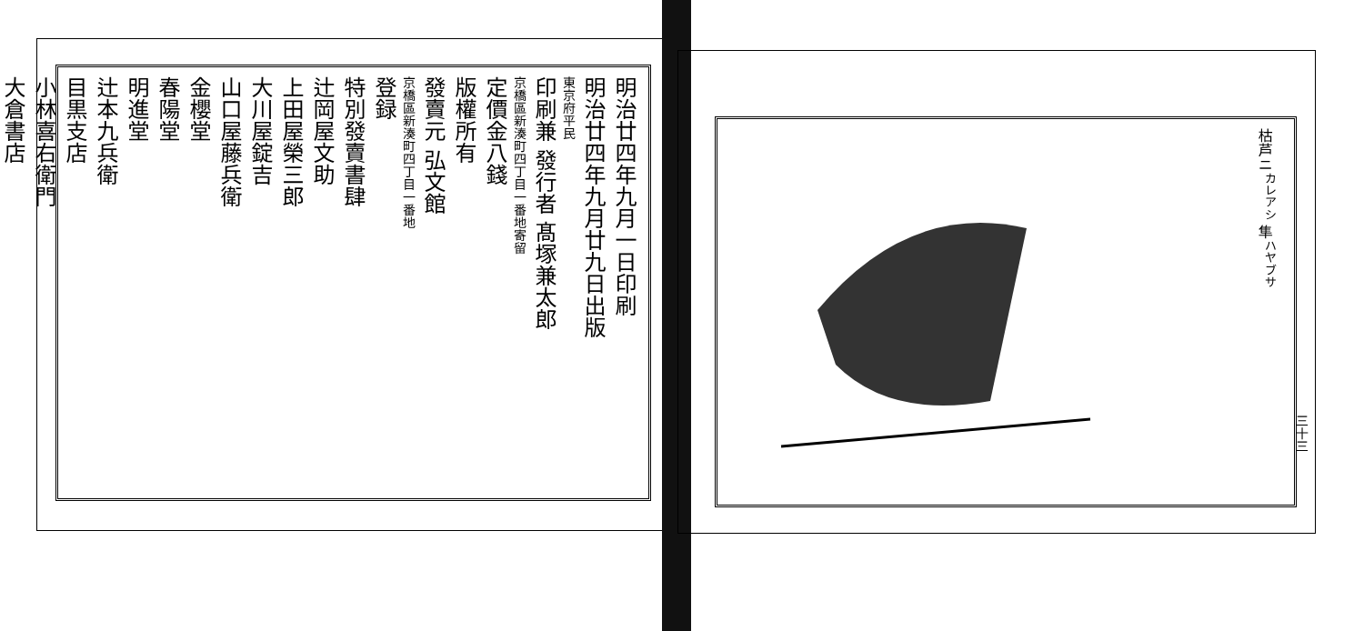明治廿四年九月一日印刷
明治廿四年九月廿九日出版
東京府平民
印刷兼 發行者 髙塚兼太郎
京橋區新湊町四丁目一番地寄留
定價金八錢
版權所有
發賣元 弘文館
京橋區新湊町四丁目一番地
登録
特別發賣書肆
辻岡屋文助
上田屋榮三郎
大川屋錠吉
山口屋藤兵衛
金櫻堂
春陽堂
明進堂
辻本九兵衛
目黒支店
小林喜右衛門
大倉書店
枯芦ニ<sup>カレアシ</sup> 隼<sup>ハヤブサ</sup>
三十三